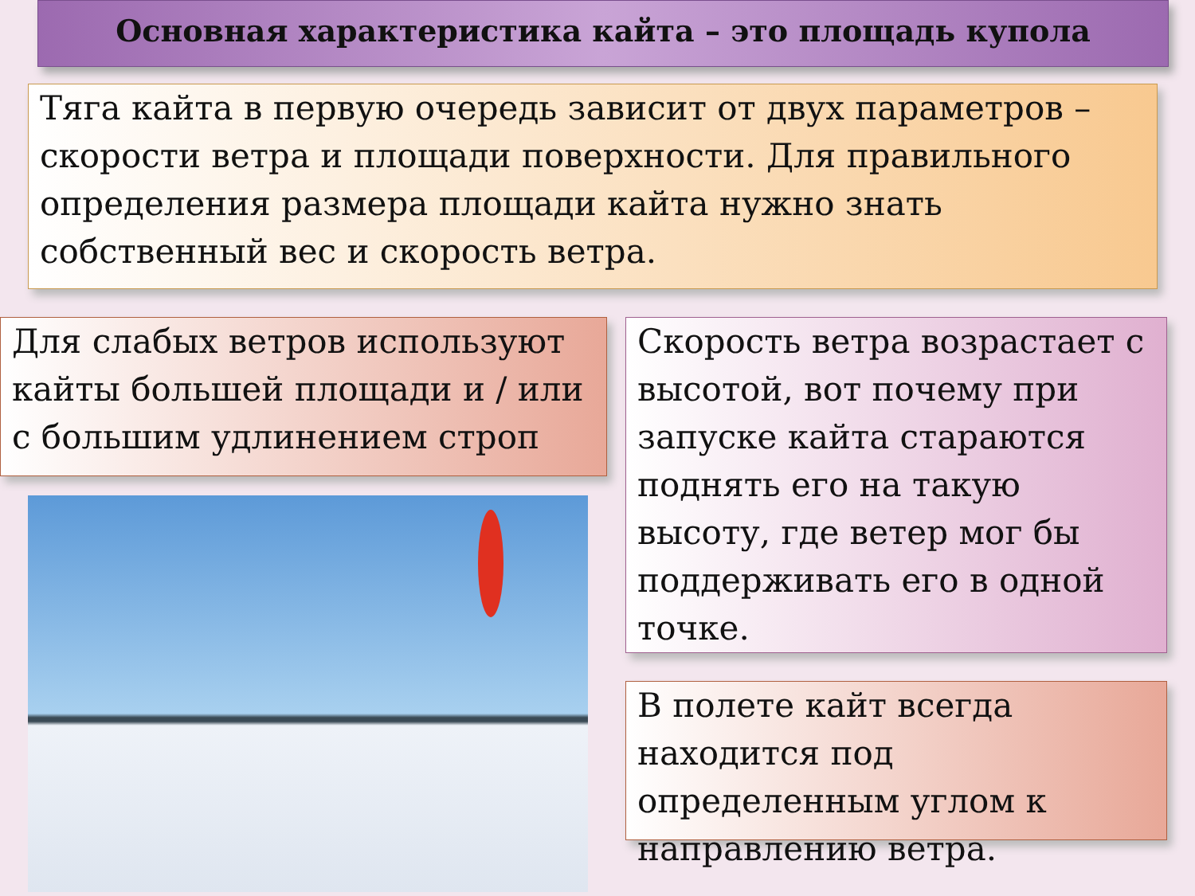Основная характеристика кайта – это площадь купола
Тяга кайта в первую очередь зависит от двух параметров – скорости ветра и площади поверхности. Для правильного определения размера площади кайта нужно знать собственный вес и скорость ветра.
Для слабых ветров используют кайты большей площади и / или с большим удлинением строп
Скорость ветра возрастает с высотой, вот почему при запуске кайта стараются поднять его на такую высоту, где ветер мог бы поддерживать его в одной точке.
В полете кайт всегда находится под определенным углом к направлению ветра.